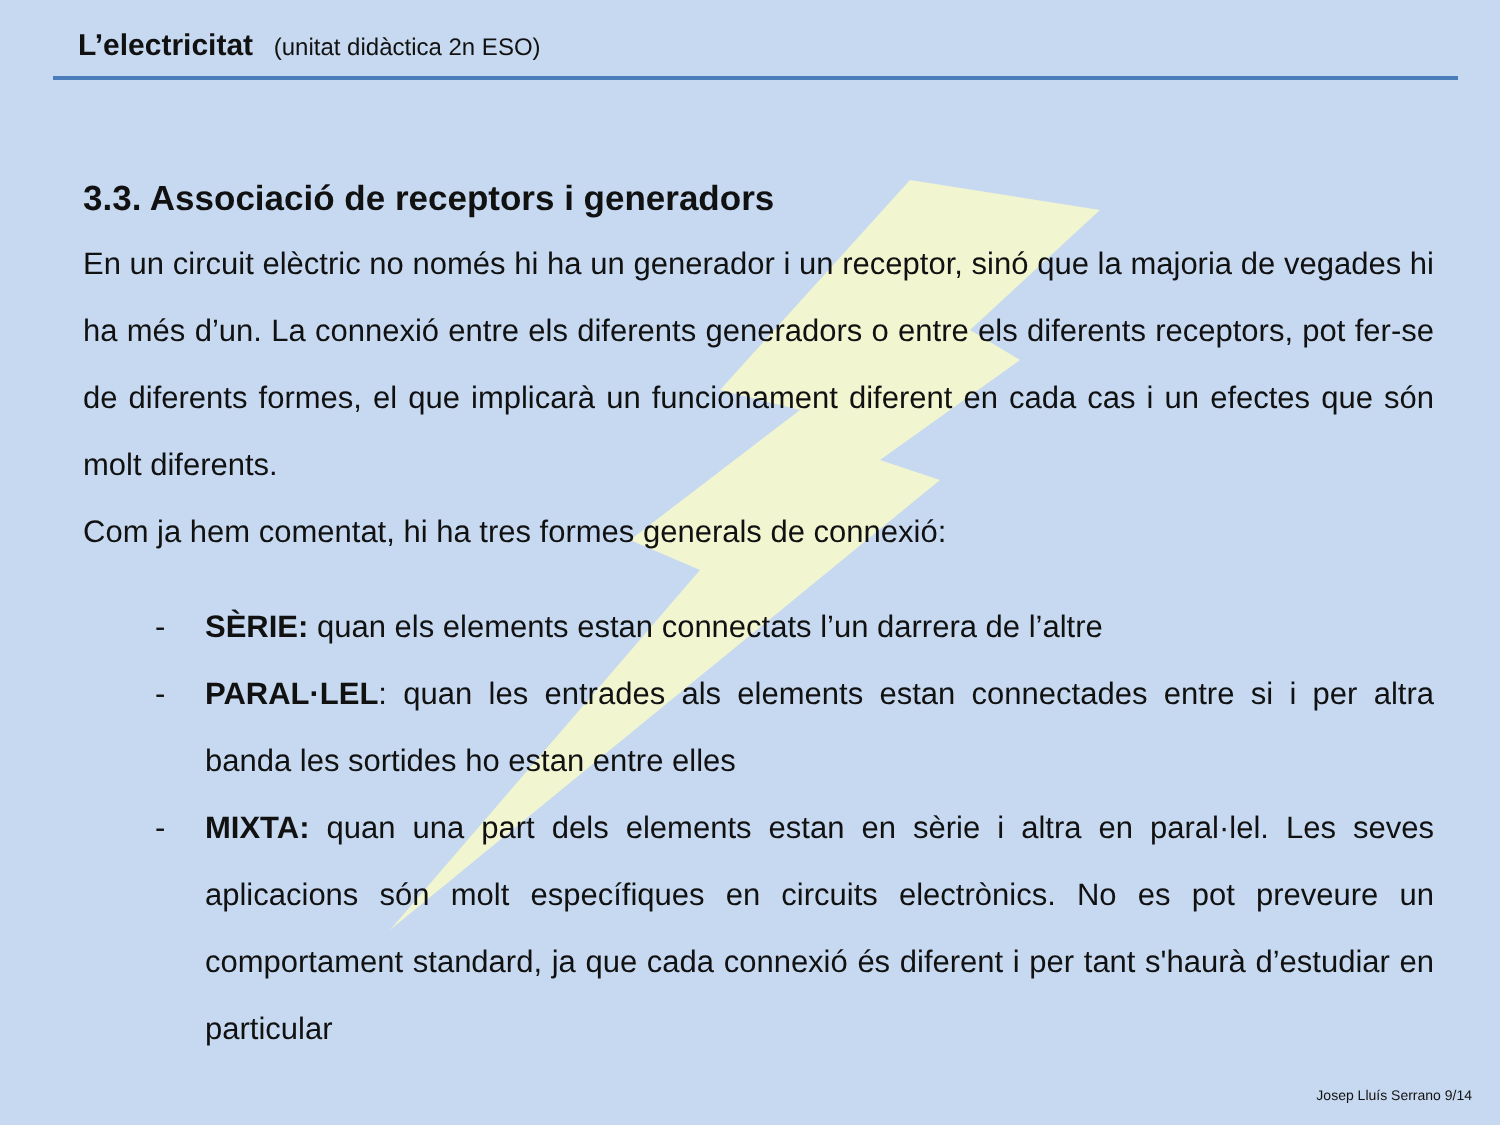L’electricitat (unitat didàctica 2n ESO)
3.3. Associació de receptors i generadors
En un circuit elèctric no només hi ha un generador i un receptor, sinó que la majoria de vegades hi ha més d’un. La connexió entre els diferents generadors o entre els diferents receptors, pot fer-se de diferents formes, el que implicarà un funcionament diferent en cada cas i un efectes que són molt diferents.
Com ja hem comentat, hi ha tres formes generals de connexió:
- SÈRIE: quan els elements estan connectats l’un darrera de l’altre
- PARAL·LEL: quan les entrades als elements estan connectades entre si i per altra banda les sortides ho estan entre elles
- MIXTA: quan una part dels elements estan en sèrie i altra en paral·lel. Les seves aplicacions són molt específiques en circuits electrònics. No es pot preveure un comportament standard, ja que cada connexió és diferent i per tant s'haurà d’estudiar en particular
Josep Lluís Serrano 9/14